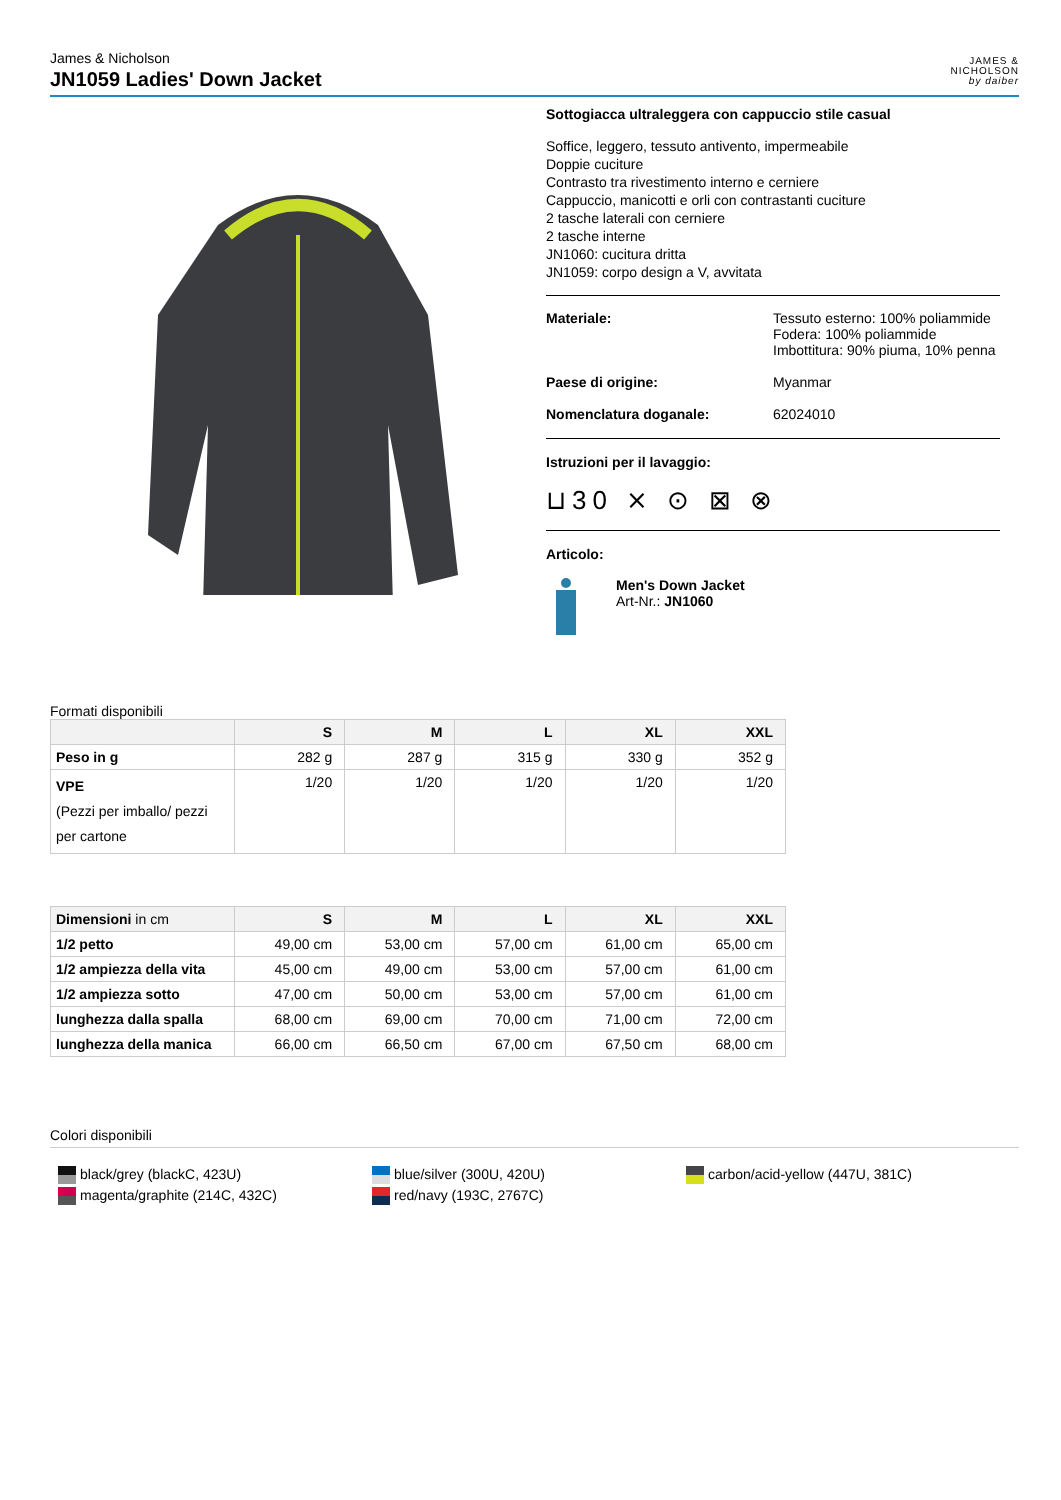James & Nicholson
JN1059 Ladies' Down Jacket
JAMES &
NICHOLSON
by daiber
Sottogiacca ultraleggera con cappuccio stile casual
Soffice, leggero, tessuto antivento, impermeabile
Doppie cuciture
Contrasto tra rivestimento interno e cerniere
Cappuccio, manicotti e orli con contrastanti cuciture
2 tasche laterali con cerniere
2 tasche interne
JN1060: cucitura dritta
JN1059: corpo design a V, avvitata
Materiale: Tessuto esterno: 100% poliammide
Fodera: 100% poliammide
Imbottitura: 90% piuma, 10% penna
Paese di origine: Myanmar
Nomenclatura doganale: 62024010
Istruzioni per il lavaggio:
⊔30 ⨯ ⊙ ⊠ ⊗
Articolo:
Men's Down Jacket
Art-Nr.: JN1060
Formati disponibili
| | S | M | L | XL | XXL |
| --- | --- | --- | --- | --- | --- |
| Peso in g | 282 g | 287 g | 315 g | 330 g | 352 g |
| VPE (Pezzi per imballo/ pezzi per cartone | 1/20 | 1/20 | 1/20 | 1/20 | 1/20 |
| Dimensioni in cm | S | M | L | XL | XXL |
| --- | --- | --- | --- | --- | --- |
| 1/2 petto | 49,00 cm | 53,00 cm | 57,00 cm | 61,00 cm | 65,00 cm |
| 1/2 ampiezza della vita | 45,00 cm | 49,00 cm | 53,00 cm | 57,00 cm | 61,00 cm |
| 1/2 ampiezza sotto | 47,00 cm | 50,00 cm | 53,00 cm | 57,00 cm | 61,00 cm |
| lunghezza dalla spalla | 68,00 cm | 69,00 cm | 70,00 cm | 71,00 cm | 72,00 cm |
| lunghezza della manica | 66,00 cm | 66,50 cm | 67,00 cm | 67,50 cm | 68,00 cm |
Colori disponibili
black/grey (blackC, 423U)
magenta/graphite (214C, 432C)
blue/silver (300U, 420U)
red/navy (193C, 2767C)
carbon/acid-yellow (447U, 381C)